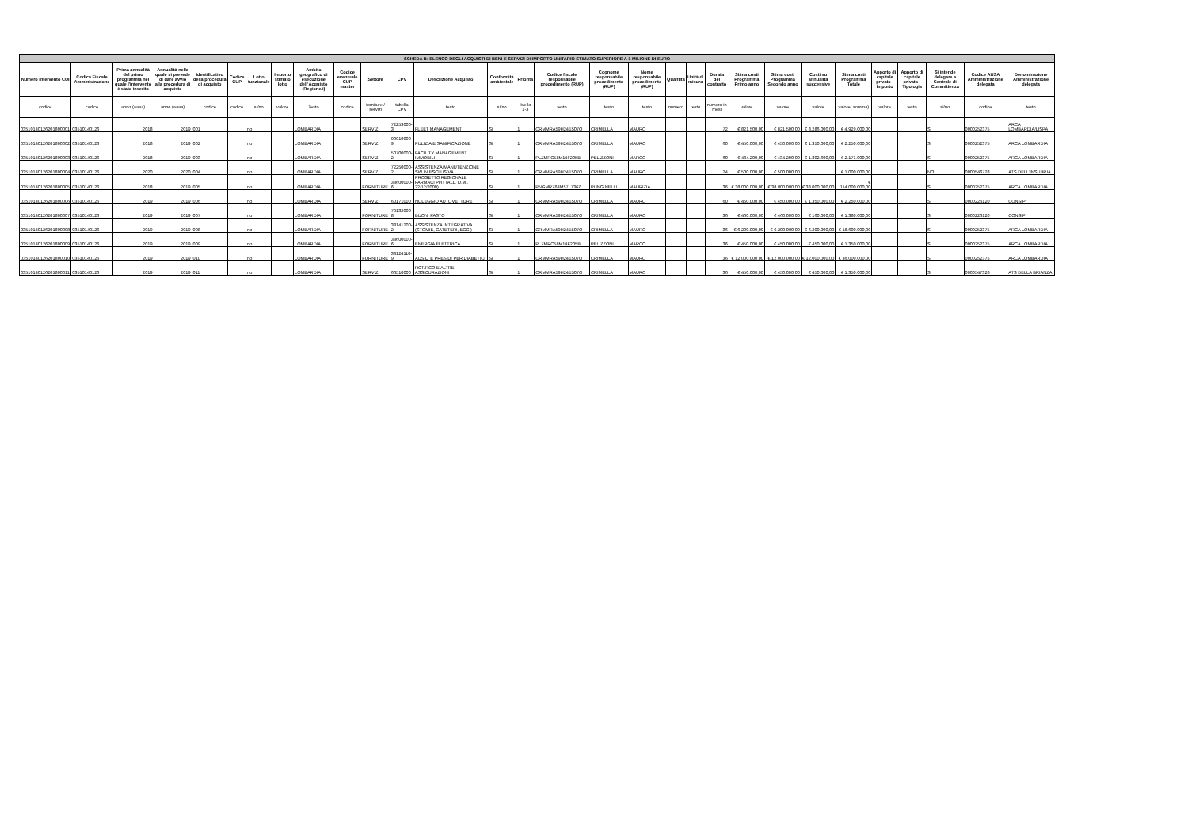| SCHEDA B: ELENCO DEGLI ACQUISTI DI BENI E SERVIZI DI IMPORTO UNITARIO STIMATO SUPERIORE A 1 MILIONE DI EURO | | | | | | | | | | | | | | | | | | | | | | | | | | | | | |
| --- | --- | --- | --- | --- | --- | --- | --- | --- | --- | --- | --- | --- | --- | --- | --- | --- | --- | --- | --- | --- | --- | --- | --- | --- | --- | --- | --- | --- | --- |
| Numero intervento CUI | Codice Fiscale Amministrazione | Prima annualità del primo programma nel quale l'intervento è stato inserito | Annualità nella quale si prevede di dare avvio alla procedura di acquisto | Identificativo della procedura di acquisto | Codice CUP | Lotto funzionale | Importo stimato lotto | Ambito geografico di esecuzione dell'Acquisto (Regione/i) | Codice eventuale CUP master | Settore | CPV | Descrizione Acquisto | Conformità ambientale | Priorità | Codice fiscale responsabile procedimento (RUP) | Cognome responsabile procedimento (RUP) | Nome responsabile procedimento (RUP) | Quantità | Unità di misura | Durata del contratto | Stima costi Programma Primo anno | Stima costi Programma Secondo anno | Costi su annualità successive | Stima costi Programma Totale | Apporto di capitale privato - Importo | Apporto di capitale privato - Tipologia | Si intende delegare a Centrale di Committenza | Codice AUSA Amministrazione delegata | Denominazione Amministrazione delegata |
| codice | codice | anno (aaaa) | anno (aaaa) | codice | codice | si/no | valore | Testo | codice | forniture / servizi | tabella CPV | testo | si/no | livello 1-3 | testo | testo | testo | numero | testo | numero in mesi | valore | valore | valore | valore( somma) | valore | testo | si/no | codice | testo |
| 03510140126201800001 | 03510140126 | 2018 | 2019 | 001 | | no | | LOMBARDIA | | SERVIZI | 72253000-3 | FLEET MANAGEMENT | Sì | 1 | CRMMRA59H24E507O | CRIMELLA | MAURO | | | 72 | € 821.500,00 | € 821.500,00 | € 3.286.000,00 | € 4.929.000,00 | | | Sì | 0000252375 | ARCA LOMBARDIA/LISPA |
| 03510140126201800002 | 03510140126 | 2018 | 2019 | 002 | | no | | LOMBARDIA | | SERVIZI | 90910000-9 | PULIZIA E SANIFICAZIONE | Sì | 1 | CRMMRA59H24E507O | CRIMELLA | MAURO | | | 60 | € 450.000,00 | € 450.000,00 | € 1.350.000,00 | € 2.250.000,00 | | | Sì | 0000252375 | ARCA LOMBARDIA |
| 03510140126201800003 | 03510140126 | 2018 | 2019 | 003 | | no | | LOMBARDIA | | SERVIZI | 50700000-2 | FACILITY MANAGEMENT IMMOBILI | Sì | 1 | PLZMRC58M14F205B | PELIZZONI | MARCO | | | 60 | € 434.200,00 | € 434.200,00 | € 1.302.600,00 | € 2.171.000,00 | | | Sì | 0000252375 | ARCA LOMBARDIA |
| 03510140126201800004 | 03510140126 | 2020 | 2020 | 004 | | no | | LOMBARDIA | | SERVIZI | 72250000-2 | ASSISTENZA/MANUTENZIONE SW IN ESCLUSIVA | Sì | 1 | CRMMRA59H24E507O | CRIMELLA | MAURO | | | 24 | € 500.000,00 | € 500.000,00 | | € 1.000.000,00 | | | NO | 0000546728 | ATS DELL'INSUBRIA |
| 03510140126201800005 | 03510140126 | 2018 | 2019 | 005 | | no | | LOMBARDIA | | FORNITURE | 33600000-6 | PROGETTO REGIONALE FARMACI PHT (ALL. D.M.. 22/12/2000) | Sì | 1 | PNGMRZ64M57L736Z | PUNGINELLI | MAURIZIA | | | 36 | € 38.000.000,00 | € 38.000.000,00 | € 38.000.000,00 | € 114.000.000,00 | | | Sì | 0000252375 | ARCA LOMBARDIA |
| 03510140126201800006 | 03510140126 | 2019 | 2019 | 006 | | no | | LOMBARDIA | | SERVIZI | 60171000 | NOLEGGIO AUTOVETTURE | Sì | 1 | CRMMRA59H24E507O | CRIMELLA | MAURO | | | 60 | € 450.000,00 | € 450.000,00 | € 1.350.000,00 | € 2.250.000,00 | | | Sì | 0000226120 | CONSIP |
| 03510140126201800007 | 03510140126 | 2019 | 2019 | 007 | | no | | LOMBARDIA | | FORNITURE | 79132000-8 | BUONI PASTO | Sì | 1 | CRMMRA59H24E507O | CRIMELLA | MAURO | | | 36 | € 460.000,00 | € 460.000,00 | € 160.000,00 | € 1.380.000,00 | | | Sì | 0000226120 | CONSIP |
| 03510140126201800008 | 03510140126 | 2019 | 2019 | 008 | | no | | LOMBARDIA | | FORNITURE | 33141200-2 | ASSISTENZA INTEGRATIVA (STOMIE, CATETERI, ECC.) | Sì | 1 | CRMMRA59H24E507O | CRIMELLA | MAURO | | | 36 | € 6.200.000,00 | € 6.200.000,00 | € 6.200.000,00 | € 18.600.000,00 | | | Sì | 0000252375 | ARCA LOMBARDIA |
| 03510140126201800009 | 03510140126 | 2019 | 2019 | 009 | | no | | LOMBARDIA | | FORNITURE | 33600000-6 | ENERGIA ELETTRICA | Sì | 1 | PLZMRC58M14F205B | PELIZZONI | MARCO | | | 36 | € 450.000,00 | € 450.000,00 | € 450.000,00 | € 1.350.000,00 | | | Sì | 0000252375 | ARCA LOMBARDIA |
| 03510140126201800010 | 03510140126 | 2019 | 2019 | 010 | | no | | LOMBARDIA | | FORNITURE | 33124110-9 | AUSILI E PRESIDI PER DIABETICI | Sì | 1 | CRMMRA59H24E507O | CRIMELLA | MAURO | | | 36 | € 12.000.000,00 | € 12.000.000,00 | € 12.000.000,00 | € 36.000.000,00 | | | Sì | 0000252375 | ARCA LOMBARDIA |
| 03510140126201800011 | 03510140126 | 2019 | 2019 | 011 | | no | | LOMBARDIA | | SERVIZI | 66510000 | RCT/RCO E ALTRE ASSICURAZIONI | Sì | 1 | CRMMRA59H24E507O | CRIMELLA | MAURO | | | 36 | € 450.000,00 | € 450.000,00 | € 450.000,00 | € 1.350.000,00 | | | Sì | 0000547326 | ATS DELLA BRIANZA |